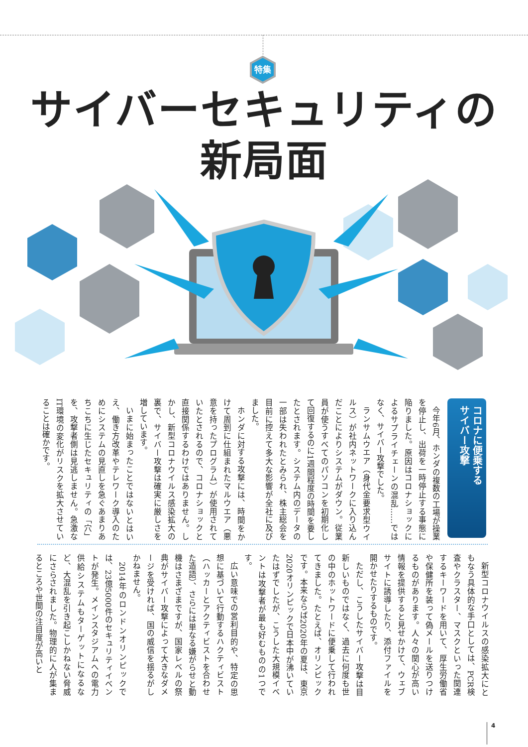特集
サイバーセキュリティの
新局面
コロナに便乗する
サイバー攻撃
今年6月、ホンダの複数の工場が操業を停止し、出荷を一時停止する事態に陥りました。原因はコロナショックによるサプライチェーンの混乱……ではなく、サイバー攻撃でした。
ランサムウエア（身代金要求型ウイルス）が社内ネットワークに入り込んだことによりシステムがダウン。従業員が使うすべてのパソコンを初期化して回復するのに1週間程度の時間を要したとされます。システム内のデータの一部は失われたとみられ、株主総会を目前に控えて多大な影響が全社に及びました。
ホンダに対する攻撃には、時間をかけて周到に仕組まれたマルウエア（悪意を持ったプログラム）が使用されていたとされるので、コロナショックと直接関係するわけではありません。しかし、新型コロナウイルス感染拡大の裏で、サイバー攻撃は確実に厳しさを増しています。
いまに始まったことではないとはいえ、働き方改革やテレワーク導入のためにシステムの見直しを急ぐあまりあちこちに生じたセキュリティの「穴」を、攻撃者側は見逃しません。急激なIT環境の変化がリスクを拡大させていることは確かです。
新型コロナウイルスの感染拡大にともなう具体的な手口としては、PCR検査やクラスター、マスクといった関連するキーワードを用いて、厚生労働省や保健所を装って偽メールを送りつけるものがあります。人々の関心が高い情報を提供すると見せかけて、ウェブサイトに誘導したり、添付ファイルを開かせたりするものです。
ただし、こうしたサイバー攻撃は目新しいものではなく、過去に何度も世の中のホットワードに便乗して行われてきました。たとえば、オリンピックです。本来ならば2020年の夏は、東京2020オリンピックで日本中が沸いていたはずでしたが、こうした大規模イベントは攻撃者が最も好むものの1つです。
広い意味での営利目的や、特定の思想に基づいて行動するハクティビスト（ハッカーとアクティビストを合わせた造語）、さらには単なる嫌がらせと動機はさまざまですが、国家レベルの祭典がサイバー攻撃によって大きなダメージを受ければ、国の威信を揺るがしかねません。
2014年のロンドンオリンピックでは、23億5000件のセキュリティイベントが発生。メインスタジアムへの電力供給システムもターゲットになるなど、大混乱を引き起こしかねない脅威にさらされました。物理的に人が集まるところや世間の注目度が高いと
4